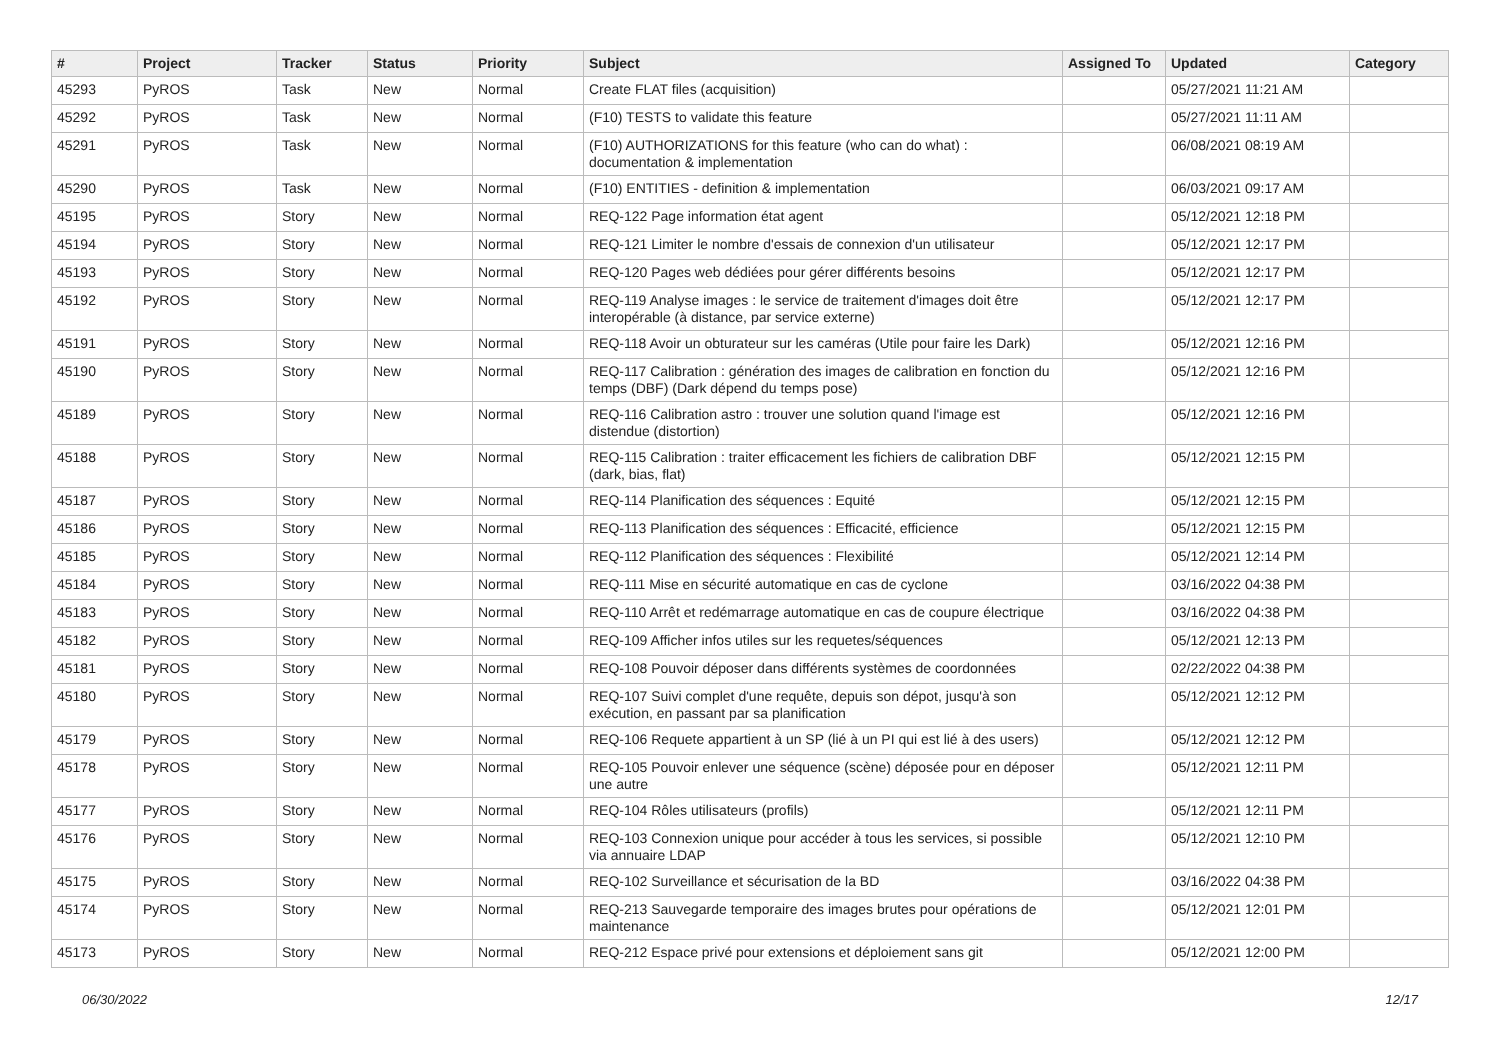| # | Project | Tracker | Status | Priority | Subject | Assigned To | Updated | Category |
| --- | --- | --- | --- | --- | --- | --- | --- | --- |
| 45293 | PyROS | Task | New | Normal | Create FLAT files (acquisition) | | 05/27/2021 11:21 AM | |
| 45292 | PyROS | Task | New | Normal | (F10) TESTS to validate this feature | | 05/27/2021 11:11 AM | |
| 45291 | PyROS | Task | New | Normal | (F10) AUTHORIZATIONS for this feature (who can do what) : documentation & implementation | | 06/08/2021 08:19 AM | |
| 45290 | PyROS | Task | New | Normal | (F10) ENTITIES - definition & implementation | | 06/03/2021 09:17 AM | |
| 45195 | PyROS | Story | New | Normal | REQ-122 Page information état agent | | 05/12/2021 12:18 PM | |
| 45194 | PyROS | Story | New | Normal | REQ-121 Limiter le nombre d'essais de connexion d'un utilisateur | | 05/12/2021 12:17 PM | |
| 45193 | PyROS | Story | New | Normal | REQ-120 Pages web dédiées pour gérer différents besoins | | 05/12/2021 12:17 PM | |
| 45192 | PyROS | Story | New | Normal | REQ-119 Analyse images : le service de traitement d'images doit être interopérable (à distance, par service externe) | | 05/12/2021 12:17 PM | |
| 45191 | PyROS | Story | New | Normal | REQ-118 Avoir un obturateur sur les caméras (Utile pour faire les Dark) | | 05/12/2021 12:16 PM | |
| 45190 | PyROS | Story | New | Normal | REQ-117 Calibration : génération des images de calibration en fonction du temps (DBF) (Dark dépend du temps pose) | | 05/12/2021 12:16 PM | |
| 45189 | PyROS | Story | New | Normal | REQ-116 Calibration astro : trouver une solution quand l'image est distendue (distortion) | | 05/12/2021 12:16 PM | |
| 45188 | PyROS | Story | New | Normal | REQ-115 Calibration : traiter efficacement les fichiers de calibration DBF (dark, bias, flat) | | 05/12/2021 12:15 PM | |
| 45187 | PyROS | Story | New | Normal | REQ-114 Planification des séquences : Equité | | 05/12/2021 12:15 PM | |
| 45186 | PyROS | Story | New | Normal | REQ-113 Planification des séquences : Efficacité, efficience | | 05/12/2021 12:15 PM | |
| 45185 | PyROS | Story | New | Normal | REQ-112 Planification des séquences : Flexibilité | | 05/12/2021 12:14 PM | |
| 45184 | PyROS | Story | New | Normal | REQ-111 Mise en sécurité automatique en cas de cyclone | | 03/16/2022 04:38 PM | |
| 45183 | PyROS | Story | New | Normal | REQ-110 Arrêt et redémarrage automatique en cas de coupure électrique | | 03/16/2022 04:38 PM | |
| 45182 | PyROS | Story | New | Normal | REQ-109 Afficher infos utiles sur les requetes/séquences | | 05/12/2021 12:13 PM | |
| 45181 | PyROS | Story | New | Normal | REQ-108 Pouvoir déposer dans différents systèmes de coordonnées | | 02/22/2022 04:38 PM | |
| 45180 | PyROS | Story | New | Normal | REQ-107 Suivi complet d'une requête, depuis son dépot, jusqu'à son exécution, en passant par sa planification | | 05/12/2021 12:12 PM | |
| 45179 | PyROS | Story | New | Normal | REQ-106 Requete appartient à un SP (lié à un PI qui est lié à des users) | | 05/12/2021 12:12 PM | |
| 45178 | PyROS | Story | New | Normal | REQ-105 Pouvoir enlever une séquence (scène) déposée pour en déposer une autre | | 05/12/2021 12:11 PM | |
| 45177 | PyROS | Story | New | Normal | REQ-104 Rôles utilisateurs (profils) | | 05/12/2021 12:11 PM | |
| 45176 | PyROS | Story | New | Normal | REQ-103 Connexion unique pour accéder à tous les services, si possible via annuaire LDAP | | 05/12/2021 12:10 PM | |
| 45175 | PyROS | Story | New | Normal | REQ-102 Surveillance et sécurisation de la BD | | 03/16/2022 04:38 PM | |
| 45174 | PyROS | Story | New | Normal | REQ-213 Sauvegarde temporaire des images brutes pour opérations de maintenance | | 05/12/2021 12:01 PM | |
| 45173 | PyROS | Story | New | Normal | REQ-212 Espace privé pour extensions et déploiement sans git | | 05/12/2021 12:00 PM | |
06/30/2022 12/17